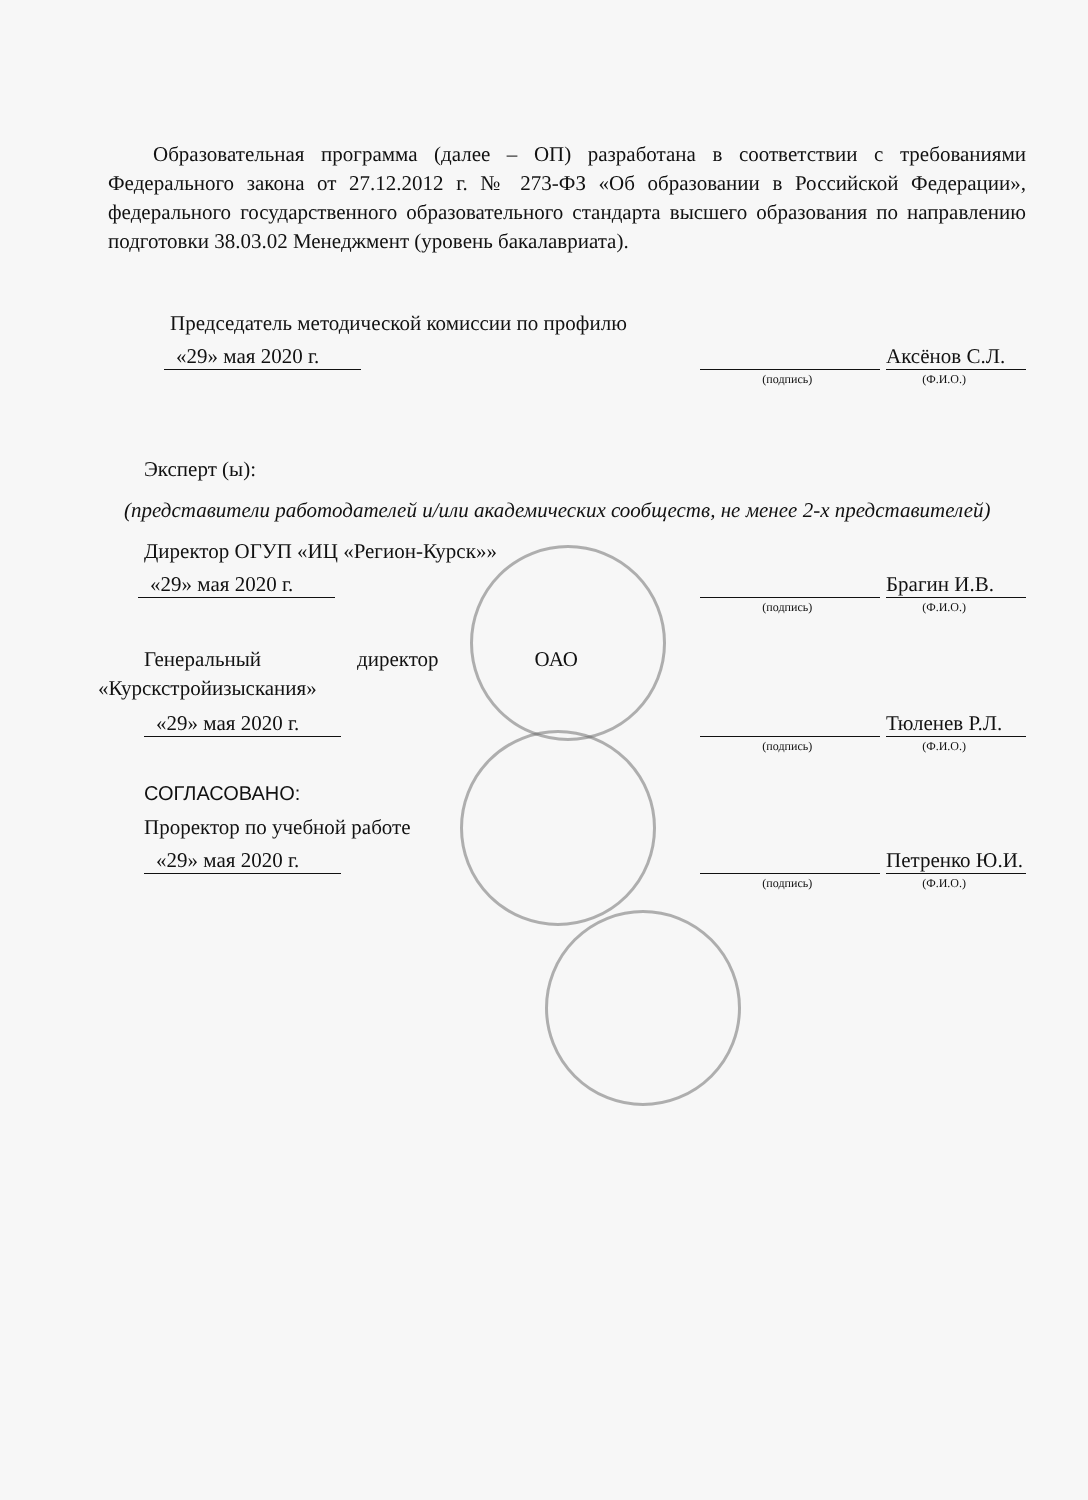Образовательная программа (далее – ОП) разработана в соответствии с требованиями Федерального закона от 27.12.2012 г. № 273-ФЗ «Об образовании в Российской Федерации», федерального государственного образовательного стандарта высшего образования по направлению подготовки 38.03.02 Менеджмент (уровень бакалавриата).
Председатель методической комиссии по профилю
«29» мая 2020 г. Аксёнов С.Л.
(подпись) (Ф.И.О.)
Эксперт (ы):
(представители работодателей и/или академических сообществ, не менее 2-х представителей)
Директор ОГУП «ИЦ «Регион-Курск»»
«29» мая 2020 г. Брагин И.В.
(подпись) (Ф.И.О.)
Генеральный директор ОАО «Курскстройизыскания»
«29» мая 2020 г. Тюленев Р.Л.
(подпись) (Ф.И.О.)
СОГЛАСОВАНО:
Проректор по учебной работе
«29» мая 2020 г. Петренко Ю.И.
(подпись) (Ф.И.О.)